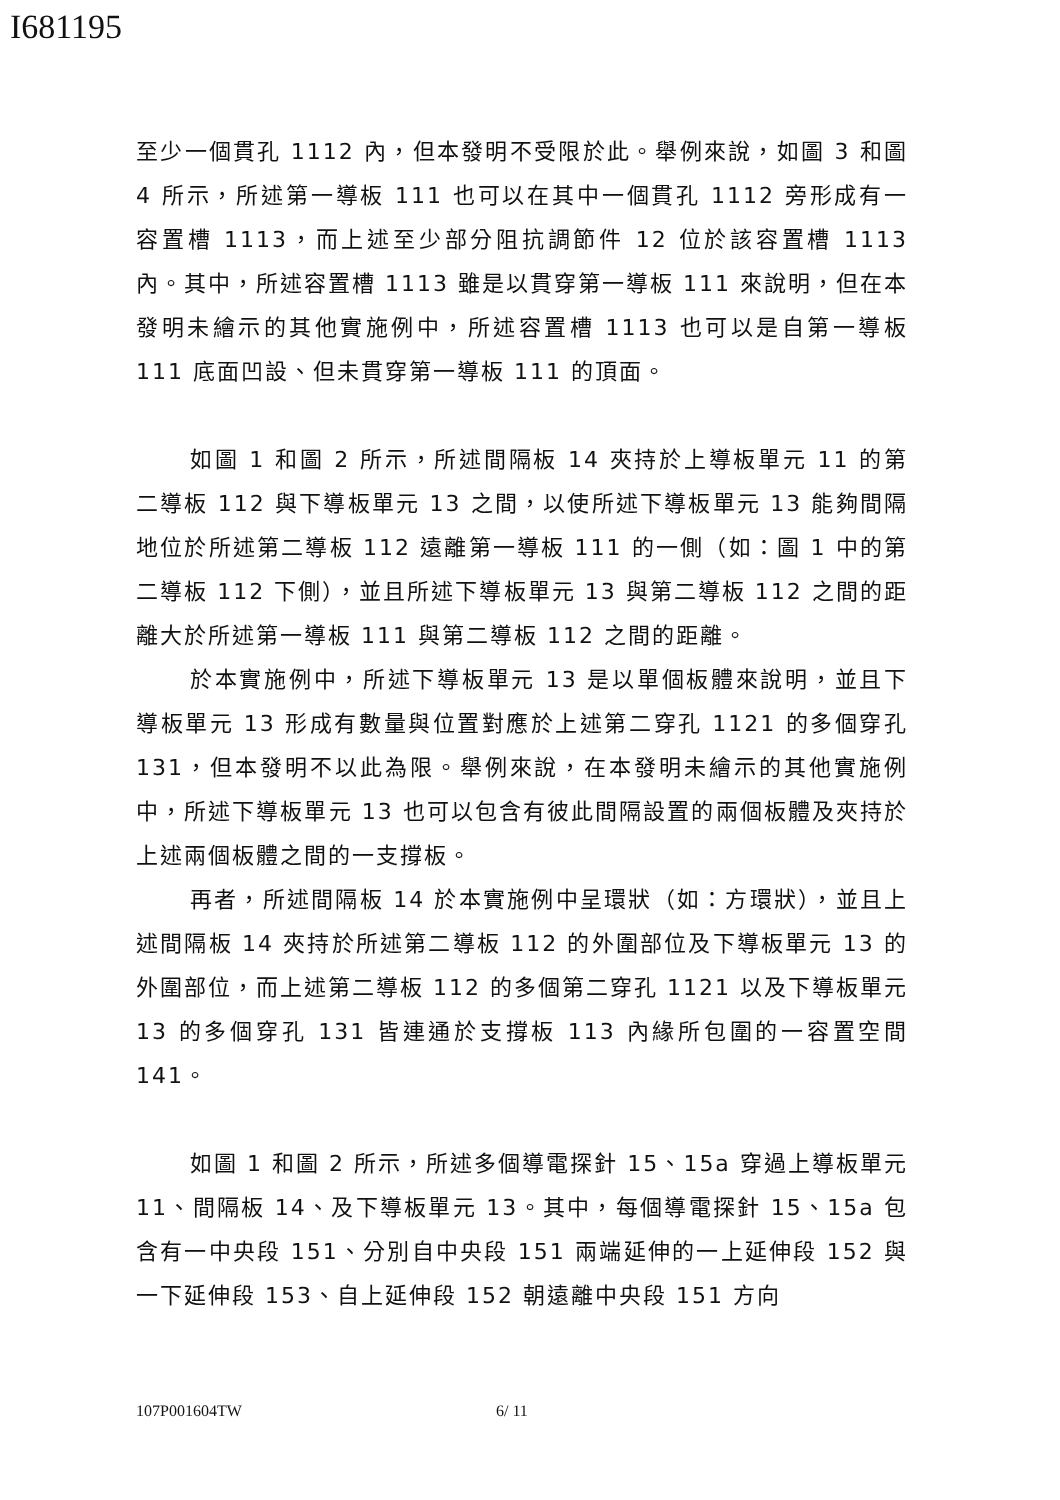I681195
至少一個貫孔 1112 內，但本發明不受限於此。舉例來說，如圖 3 和圖 4 所示，所述第一導板 111 也可以在其中一個貫孔 1112 旁形成有一容置槽 1113，而上述至少部分阻抗調節件 12 位於該容置槽 1113 內。其中，所述容置槽 1113 雖是以貫穿第一導板 111 來說明，但在本發明未繪示的其他實施例中，所述容置槽 1113 也可以是自第一導板 111 底面凹設、但未貫穿第一導板 111 的頂面。
如圖 1 和圖 2 所示，所述間隔板 14 夾持於上導板單元 11 的第二導板 112 與下導板單元 13 之間，以使所述下導板單元 13 能夠間隔地位於所述第二導板 112 遠離第一導板 111 的一側（如：圖 1 中的第二導板 112 下側），並且所述下導板單元 13 與第二導板 112 之間的距離大於所述第一導板 111 與第二導板 112 之間的距離。
於本實施例中，所述下導板單元 13 是以單個板體來說明，並且下導板單元 13 形成有數量與位置對應於上述第二穿孔 1121 的多個穿孔 131，但本發明不以此為限。舉例來說，在本發明未繪示的其他實施例中，所述下導板單元 13 也可以包含有彼此間隔設置的兩個板體及夾持於上述兩個板體之間的一支撐板。
再者，所述間隔板 14 於本實施例中呈環狀（如：方環狀），並且上述間隔板 14 夾持於所述第二導板 112 的外圍部位及下導板單元 13 的外圍部位，而上述第二導板 112 的多個第二穿孔 1121 以及下導板單元 13 的多個穿孔 131 皆連通於支撐板 113 內緣所包圍的一容置空間 141。
如圖 1 和圖 2 所示，所述多個導電探針 15、15a 穿過上導板單元 11、間隔板 14、及下導板單元 13。其中，每個導電探針 15、15a 包含有一中央段 151、分別自中央段 151 兩端延伸的一上延伸段 152 與一下延伸段 153、自上延伸段 152 朝遠離中央段 151 方向
107P001604TW 6/ 11